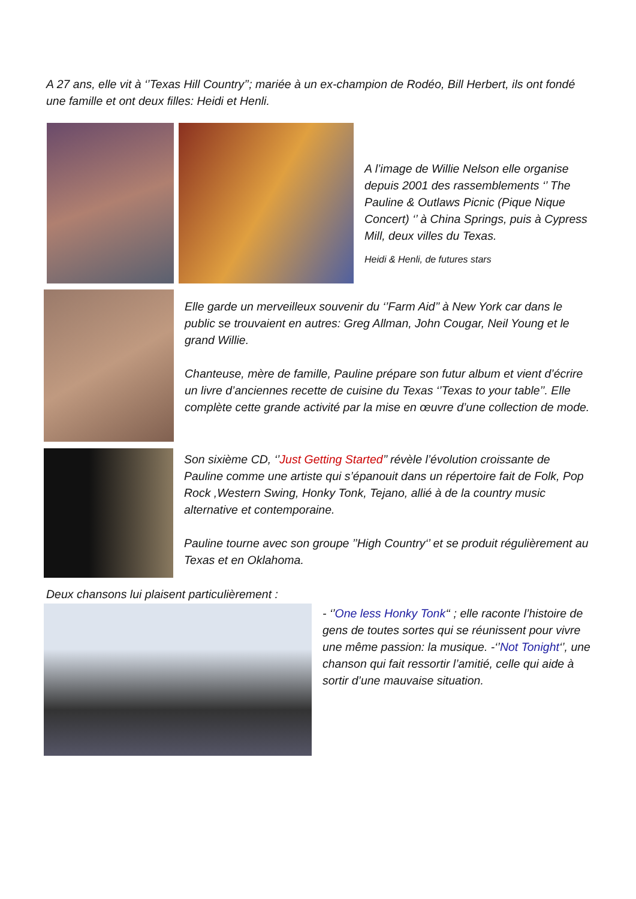A 27 ans, elle vit à ‘’Texas Hill Country’’; mariée à un ex-champion de Rodéo, Bill Herbert, ils ont fondé une famille et ont deux filles: Heidi et Henli.
A l’image de Willie Nelson elle organise depuis 2001 des rassemblements ‘’ The Pauline & Outlaws Picnic (Pique Nique Concert) ‘’ à China Springs, puis à Cypress Mill, deux villes du Texas.
Heidi & Henli, de futures stars
Elle garde un merveilleux souvenir du ‘’Farm Aid’’ à New York car dans le public se trouvaient en autres: Greg Allman, John Cougar, Neil Young et le grand Willie.
Chanteuse, mère de famille, Pauline prépare son futur album et vient d’écrire un livre d’anciennes recette de cuisine du Texas ‘’Texas to your table’’. Elle complète cette grande activité par la mise en œuvre d’une collection de mode.
Son sixième CD, ‘’Just Getting Started’’ révèle l’évolution croissante de Pauline comme une artiste qui s’épanouit dans un répertoire fait de Folk, Pop Rock ,Western Swing, Honky Tonk, Tejano, allié à de la country music alternative et contemporaine.
Pauline tourne avec son groupe ’’High Country‘’ et se produit régulièrement au Texas et en Oklahoma.
Deux chansons lui plaisent particulièrement :
- ‘’One less Honky Tonk‘‘ ; elle raconte l’histoire de gens de toutes sortes qui se réunissent pour vivre une même passion: la musique. -‘’Not Tonight‘’, une chanson qui fait ressortir l’amitié, celle qui aide à sortir d’une mauvaise situation.